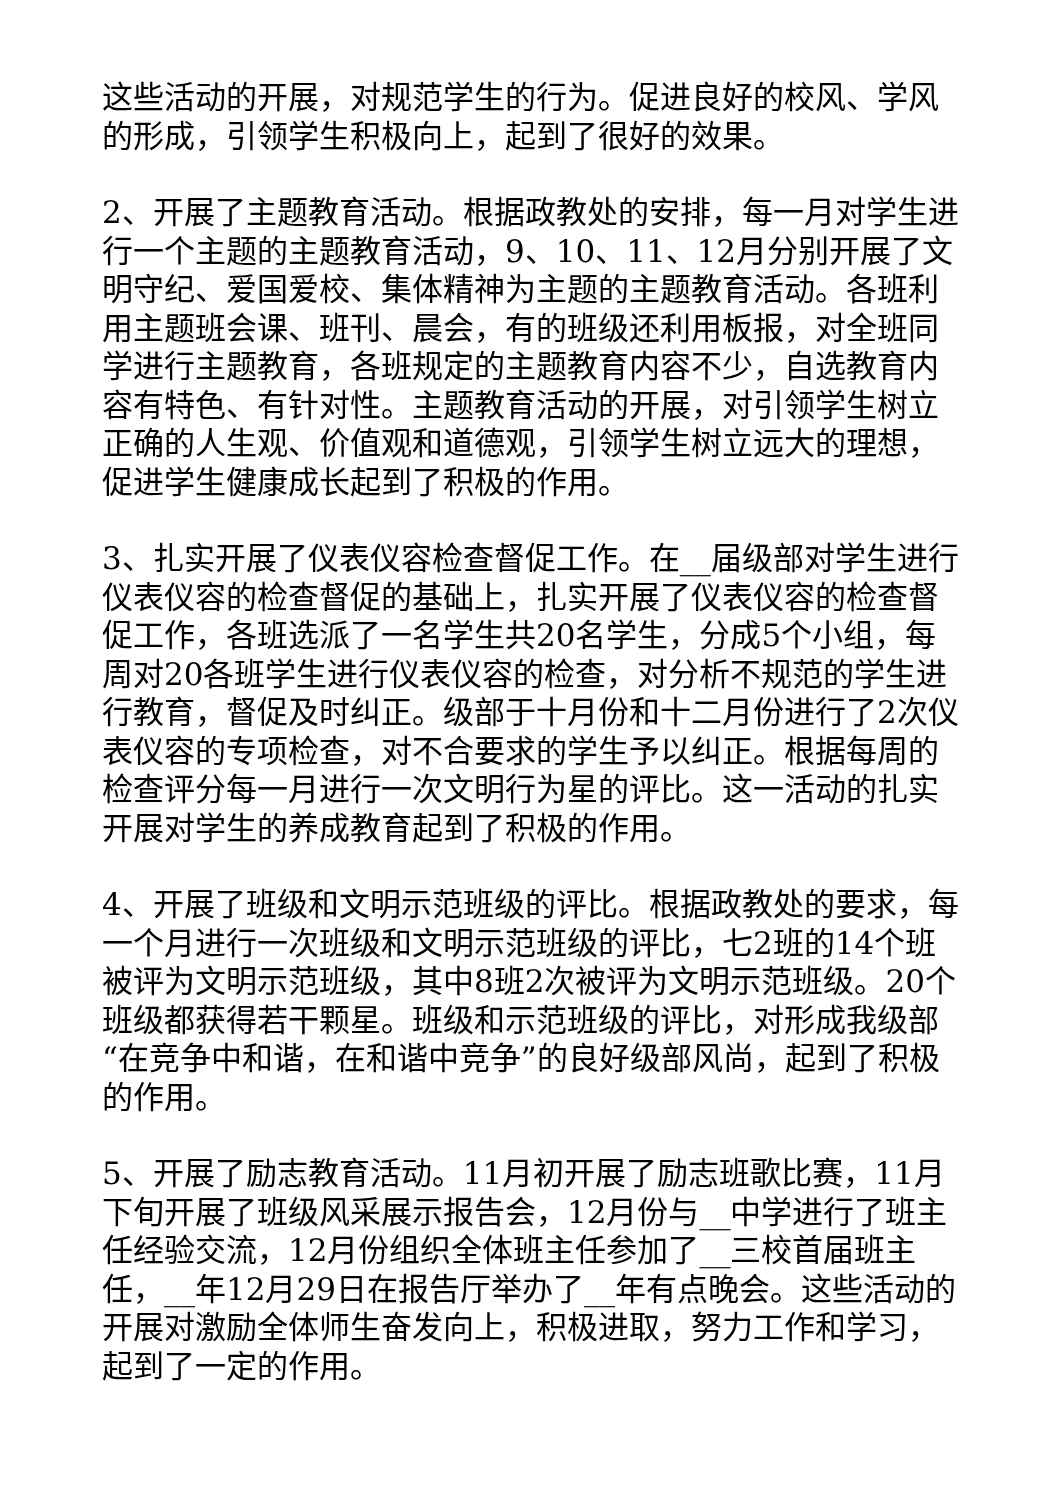这些活动的开展，对规范学生的行为。促进良好的校风、学风的形成，引领学生积极向上，起到了很好的效果。
2、开展了主题教育活动。根据政教处的安排，每一月对学生进行一个主题的主题教育活动，9、10、11、12月分别开展了文明守纪、爱国爱校、集体精神为主题的主题教育活动。各班利用主题班会课、班刊、晨会，有的班级还利用板报，对全班同学进行主题教育，各班规定的主题教育内容不少，自选教育内容有特色、有针对性。主题教育活动的开展，对引领学生树立正确的人生观、价值观和道德观，引领学生树立远大的理想，促进学生健康成长起到了积极的作用。
3、扎实开展了仪表仪容检查督促工作。在__届级部对学生进行仪表仪容的检查督促的基础上，扎实开展了仪表仪容的检查督促工作，各班选派了一名学生共20名学生，分成5个小组，每周对20各班学生进行仪表仪容的检查，对分析不规范的学生进行教育，督促及时纠正。级部于十月份和十二月份进行了2次仪表仪容的专项检查，对不合要求的学生予以纠正。根据每周的检查评分每一月进行一次文明行为星的评比。这一活动的扎实开展对学生的养成教育起到了积极的作用。
4、开展了班级和文明示范班级的评比。根据政教处的要求，每一个月进行一次班级和文明示范班级的评比，七2班的14个班被评为文明示范班级，其中8班2次被评为文明示范班级。20个班级都获得若干颗星。班级和示范班级的评比，对形成我级部“在竞争中和谐，在和谐中竞争”的良好级部风尚，起到了积极的作用。
5、开展了励志教育活动。11月初开展了励志班歌比赛，11月下旬开展了班级风采展示报告会，12月份与__中学进行了班主任经验交流，12月份组织全体班主任参加了__三校首届班主任，__年12月29日在报告厅举办了__年有点晚会。这些活动的开展对激励全体师生奋发向上，积极进取，努力工作和学习，起到了一定的作用。